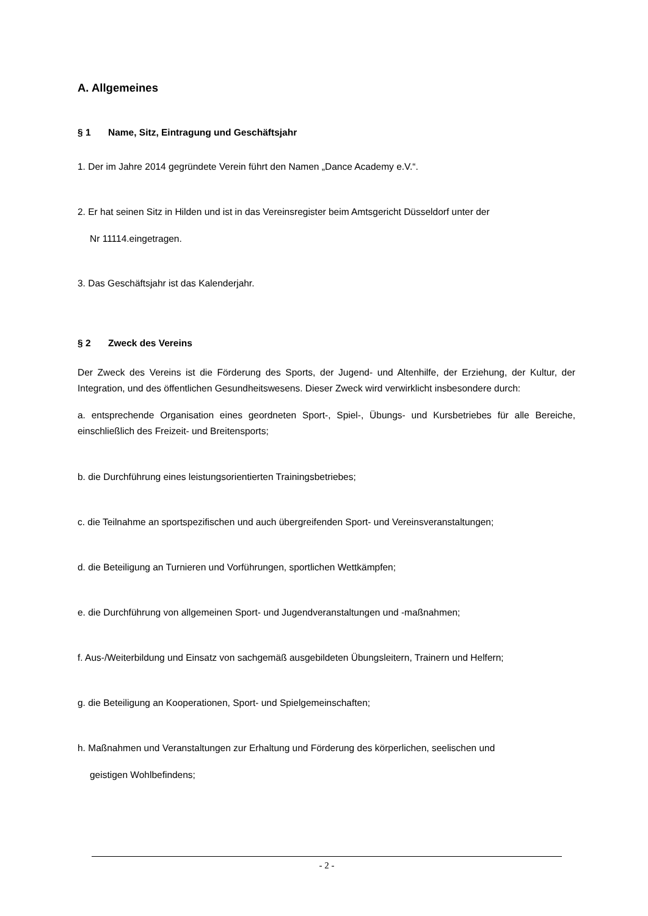A. Allgemeines
§ 1 Name, Sitz, Eintragung und Geschäftsjahr
1. Der im Jahre 2014 gegründete Verein führt den Namen „Dance Academy e.V.“.
2. Er hat seinen Sitz in Hilden und ist in das Vereinsregister beim Amtsgericht Düsseldorf unter der
Nr 11114.eingetragen.
3. Das Geschäftsjahr ist das Kalenderjahr.
§ 2 Zweck des Vereins
Der Zweck des Vereins ist die Förderung des Sports, der Jugend- und Altenhilfe, der Erziehung, der Kultur, der Integration, und des öffentlichen Gesundheitswesens. Dieser Zweck wird verwirklicht insbesondere durch:
a. entsprechende Organisation eines geordneten Sport-, Spiel-, Übungs- und Kursbetriebes für alle Bereiche, einschließlich des Freizeit- und Breitensports;
b. die Durchführung eines leistungsorientierten Trainingsbetriebes;
c. die Teilnahme an sportspezifischen und auch übergreifenden Sport- und Vereinsveranstaltungen;
d. die Beteiligung an Turnieren und Vorführungen, sportlichen Wettkämpfen;
e. die Durchführung von allgemeinen Sport- und Jugendveranstaltungen und -maßnahmen;
f. Aus-/Weiterbildung und Einsatz von sachgemäß ausgebildeten Übungsleitern, Trainern und Helfern;
g. die Beteiligung an Kooperationen, Sport- und Spielgemeinschaften;
h. Maßnahmen und Veranstaltungen zur Erhaltung und Förderung des körperlichen, seelischen und
geistigen Wohlbefindens;
- 2 -